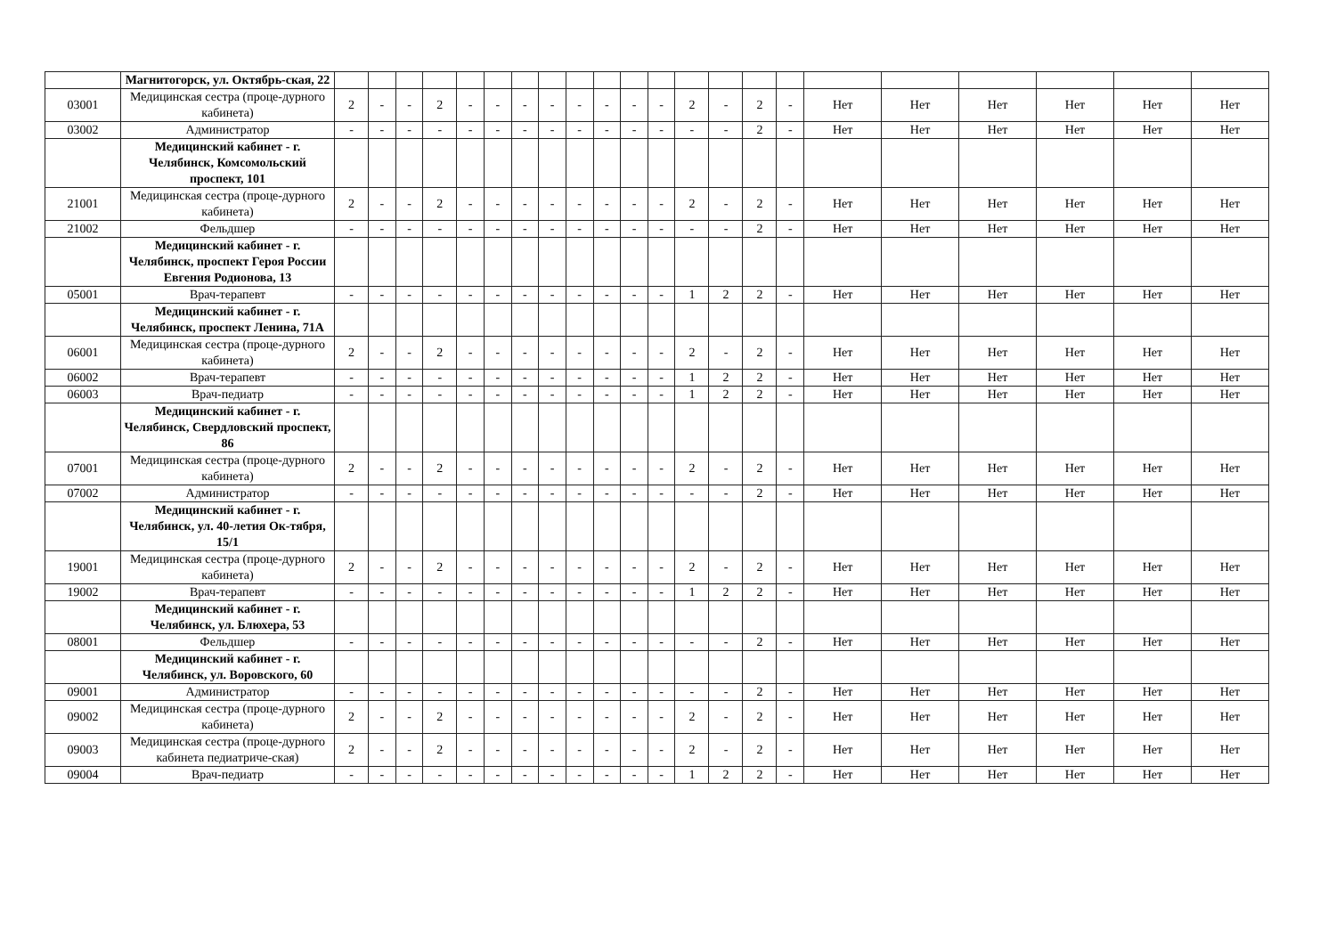| | Магнитогорск, ул. Октябрь-ская, 22 | | | | | | | | | | | | | | | | | | | | | | |
| 03001 | Медицинская сестра (проце-дурного кабинета) | 2 | - | - | 2 | - | - | - | - | - | - | - | - | 2 | - | 2 | - | Нет | Нет | Нет | Нет | Нет | Нет |
| 03002 | Администратор | - | - | - | - | - | - | - | - | - | - | - | - | - | - | 2 | - | Нет | Нет | Нет | Нет | Нет | Нет |
| | Медицинский кабинет - г. Челябинск, Комсомольский проспект, 101 | | | | | | | | | | | | | | | | | | | | | | |
| 21001 | Медицинская сестра (проце-дурного кабинета) | 2 | - | - | 2 | - | - | - | - | - | - | - | - | 2 | - | 2 | - | Нет | Нет | Нет | Нет | Нет | Нет |
| 21002 | Фельдшер | - | - | - | - | - | - | - | - | - | - | - | - | - | - | 2 | - | Нет | Нет | Нет | Нет | Нет | Нет |
| | Медицинский кабинет - г. Челябинск, проспект Героя России Евгения Родионова, 13 | | | | | | | | | | | | | | | | | | | | | | |
| 05001 | Врач-терапевт | - | - | - | - | - | - | - | - | - | - | - | - | 1 | 2 | 2 | - | Нет | Нет | Нет | Нет | Нет | Нет |
| | Медицинский кабинет - г. Челябинск, проспект Ленина, 71А | | | | | | | | | | | | | | | | | | | | | | |
| 06001 | Медицинская сестра (проце-дурного кабинета) | 2 | - | - | 2 | - | - | - | - | - | - | - | - | 2 | - | 2 | - | Нет | Нет | Нет | Нет | Нет | Нет |
| 06002 | Врач-терапевт | - | - | - | - | - | - | - | - | - | - | - | - | 1 | 2 | 2 | - | Нет | Нет | Нет | Нет | Нет | Нет |
| 06003 | Врач-педиатр | - | - | - | - | - | - | - | - | - | - | - | - | 1 | 2 | 2 | - | Нет | Нет | Нет | Нет | Нет | Нет |
| | Медицинский кабинет - г. Челябинск, Свердловский проспект, 86 | | | | | | | | | | | | | | | | | | | | | | |
| 07001 | Медицинская сестра (проце-дурного кабинета) | 2 | - | - | 2 | - | - | - | - | - | - | - | - | 2 | - | 2 | - | Нет | Нет | Нет | Нет | Нет | Нет |
| 07002 | Администратор | - | - | - | - | - | - | - | - | - | - | - | - | - | - | 2 | - | Нет | Нет | Нет | Нет | Нет | Нет |
| | Медицинский кабинет - г. Челябинск, ул. 40-летия Ок-тября, 15/1 | | | | | | | | | | | | | | | | | | | | | | |
| 19001 | Медицинская сестра (проце-дурного кабинета) | 2 | - | - | 2 | - | - | - | - | - | - | - | - | 2 | - | 2 | - | Нет | Нет | Нет | Нет | Нет | Нет |
| 19002 | Врач-терапевт | - | - | - | - | - | - | - | - | - | - | - | - | 1 | 2 | 2 | - | Нет | Нет | Нет | Нет | Нет | Нет |
| | Медицинский кабинет - г. Челябинск, ул. Блюхера, 53 | | | | | | | | | | | | | | | | | | | | | | |
| 08001 | Фельдшер | - | - | - | - | - | - | - | - | - | - | - | - | - | - | 2 | - | Нет | Нет | Нет | Нет | Нет | Нет |
| | Медицинский кабинет - г. Челябинск, ул. Воровского, 60 | | | | | | | | | | | | | | | | | | | | | | |
| 09001 | Администратор | - | - | - | - | - | - | - | - | - | - | - | - | - | - | 2 | - | Нет | Нет | Нет | Нет | Нет | Нет |
| 09002 | Медицинская сестра (проце-дурного кабинета) | 2 | - | - | 2 | - | - | - | - | - | - | - | - | 2 | - | 2 | - | Нет | Нет | Нет | Нет | Нет | Нет |
| 09003 | Медицинская сестра (проце-дурного кабинета педиатриче-ская) | 2 | - | - | 2 | - | - | - | - | - | - | - | - | 2 | - | 2 | - | Нет | Нет | Нет | Нет | Нет | Нет |
| 09004 | Врач-педиатр | - | - | - | - | - | - | - | - | - | - | - | - | 1 | 2 | 2 | - | Нет | Нет | Нет | Нет | Нет | Нет |